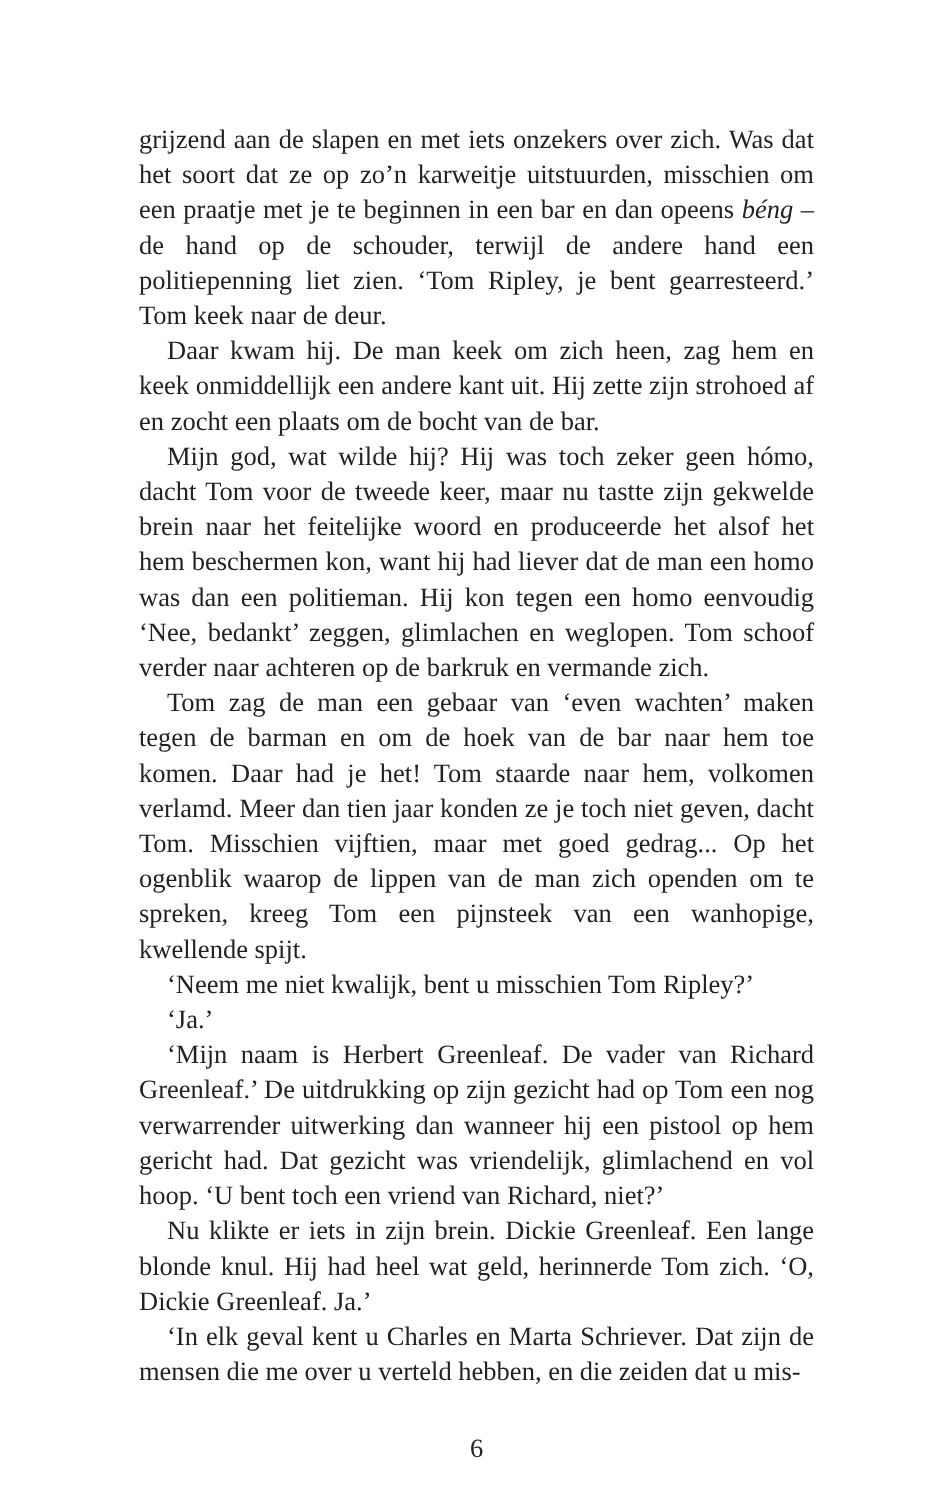grijzend aan de slapen en met iets onzekers over zich. Was dat het soort dat ze op zo’n karweitje uitstuurden, misschien om een praatje met je te beginnen in een bar en dan opeens béng – de hand op de schouder, terwijl de andere hand een politiepenning liet zien. ‘Tom Ripley, je bent gearresteerd.’ Tom keek naar de deur.
Daar kwam hij. De man keek om zich heen, zag hem en keek onmiddellijk een andere kant uit. Hij zette zijn strohoed af en zocht een plaats om de bocht van de bar.
Mijn god, wat wilde hij? Hij was toch zeker geen hómo, dacht Tom voor de tweede keer, maar nu tastte zijn gekwelde brein naar het feitelijke woord en produceerde het alsof het hem beschermen kon, want hij had liever dat de man een homo was dan een politieman. Hij kon tegen een homo eenvoudig ‘Nee, bedankt’ zeggen, glimlachen en weglopen. Tom schoof verder naar achteren op de barkruk en vermande zich.
Tom zag de man een gebaar van ‘even wachten’ maken tegen de barman en om de hoek van de bar naar hem toe komen. Daar had je het! Tom staarde naar hem, volkomen verlamd. Meer dan tien jaar konden ze je toch niet geven, dacht Tom. Misschien vijftien, maar met goed gedrag... Op het ogenblik waarop de lippen van de man zich openden om te spreken, kreeg Tom een pijnsteek van een wanhopige, kwellende spijt.
‘Neem me niet kwalijk, bent u misschien Tom Ripley?’
‘Ja.’
‘Mijn naam is Herbert Greenleaf. De vader van Richard Greenleaf.’ De uitdrukking op zijn gezicht had op Tom een nog verwarrender uitwerking dan wanneer hij een pistool op hem gericht had. Dat gezicht was vriendelijk, glimlachend en vol hoop. ‘U bent toch een vriend van Richard, niet?’
Nu klikte er iets in zijn brein. Dickie Greenleaf. Een lange blonde knul. Hij had heel wat geld, herinnerde Tom zich. ‘O, Dickie Greenleaf. Ja.’
‘In elk geval kent u Charles en Marta Schriever. Dat zijn de mensen die me over u verteld hebben, en die zeiden dat u mis-
6